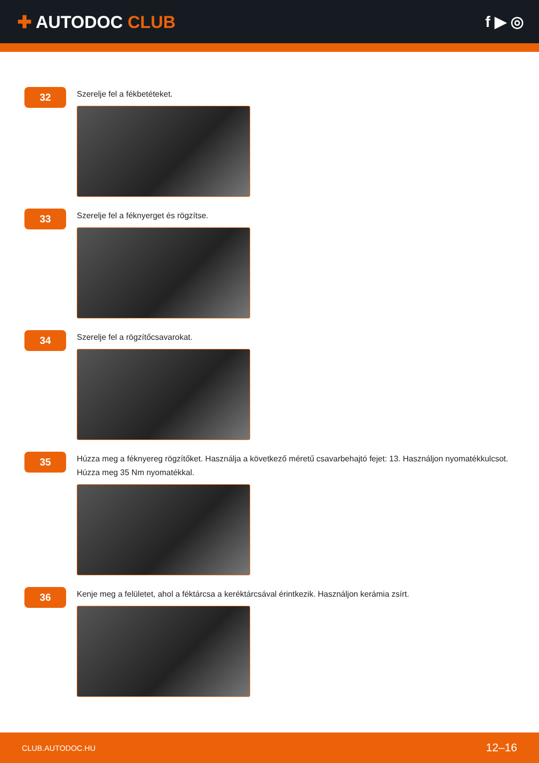✚ AUTODOC CLUB f ▶ ◎
32
Szerelje fel a fékbetéteket.
33
Szerelje fel a féknyerget és rögzítse.
34
Szerelje fel a rögzítőcsavarokat.
35
Húzza meg a féknyereg rögzítőket. Használja a következő méretű csavarbehajtó fejet: 13. Használjon nyomatékkulcsot. Húzza meg 35 Nm nyomatékkal.
36
Kenje meg a felületet, ahol a féktárcsa a keréktárcsával érintkezik. Használjon kerámia zsírt.
CLUB.AUTODOC.HU 12–16